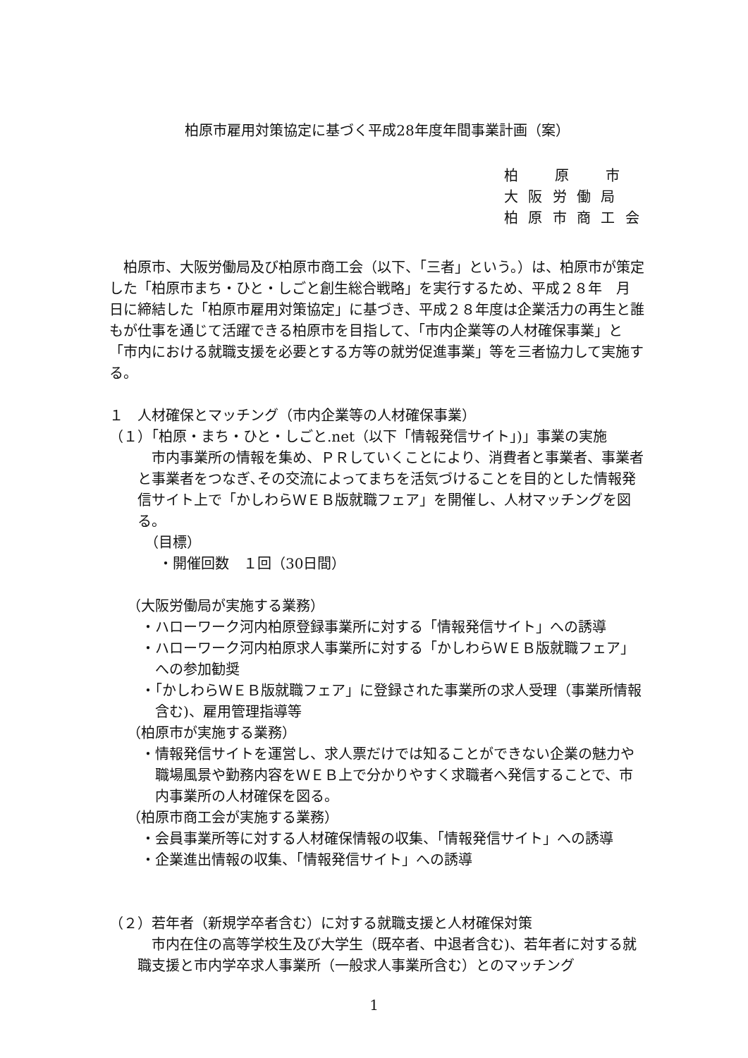柏原市雇用対策協定に基づく平成28年度年間事業計画（案）
柏　　原　　市
大 阪 労 働 局
柏 原 市 商 工 会
　柏原市、大阪労働局及び柏原市商工会（以下、「三者」という。）は、柏原市が策定した「柏原市まち・ひと・しごと創生総合戦略」を実行するため、平成２８年　月　日に締結した「柏原市雇用対策協定」に基づき、平成２８年度は企業活力の再生と誰もが仕事を通じて活躍できる柏原市を目指して、「市内企業等の人材確保事業」と「市内における就職支援を必要とする方等の就労促進事業」等を三者協力して実施する。
１　人材確保とマッチング（市内企業等の人材確保事業）
（１）「柏原・まち・ひと・しごと.net（以下「情報発信サイト」)」事業の実施
　市内事業所の情報を集め、ＰＲしていくことにより、消費者と事業者、事業者と事業者をつなぎ､その交流によってまちを活気づけることを目的とした情報発信サイト上で「かしわらＷＥＢ版就職フェア」を開催し、人材マッチングを図る。
（目標）
・開催回数　１回（30日間）
（大阪労働局が実施する業務）
・ハローワーク河内柏原登録事業所に対する「情報発信サイト」への誘導
・ハローワーク河内柏原求人事業所に対する「かしわらＷＥＢ版就職フェア」への参加勧奨
・「かしわらＷＥＢ版就職フェア」に登録された事業所の求人受理（事業所情報含む)、雇用管理指導等
（柏原市が実施する業務）
・情報発信サイトを運営し、求人票だけでは知ることができない企業の魅力や職場風景や勤務内容をＷＥＢ上で分かりやすく求職者へ発信することで、市内事業所の人材確保を図る。
（柏原市商工会が実施する業務）
・会員事業所等に対する人材確保情報の収集、「情報発信サイト」への誘導
・企業進出情報の収集、「情報発信サイト」への誘導
（２）若年者（新規学卒者含む）に対する就職支援と人材確保対策
　市内在住の高等学校生及び大学生（既卒者、中退者含む)、若年者に対する就職支援と市内学卒求人事業所（一般求人事業所含む）とのマッチング
1